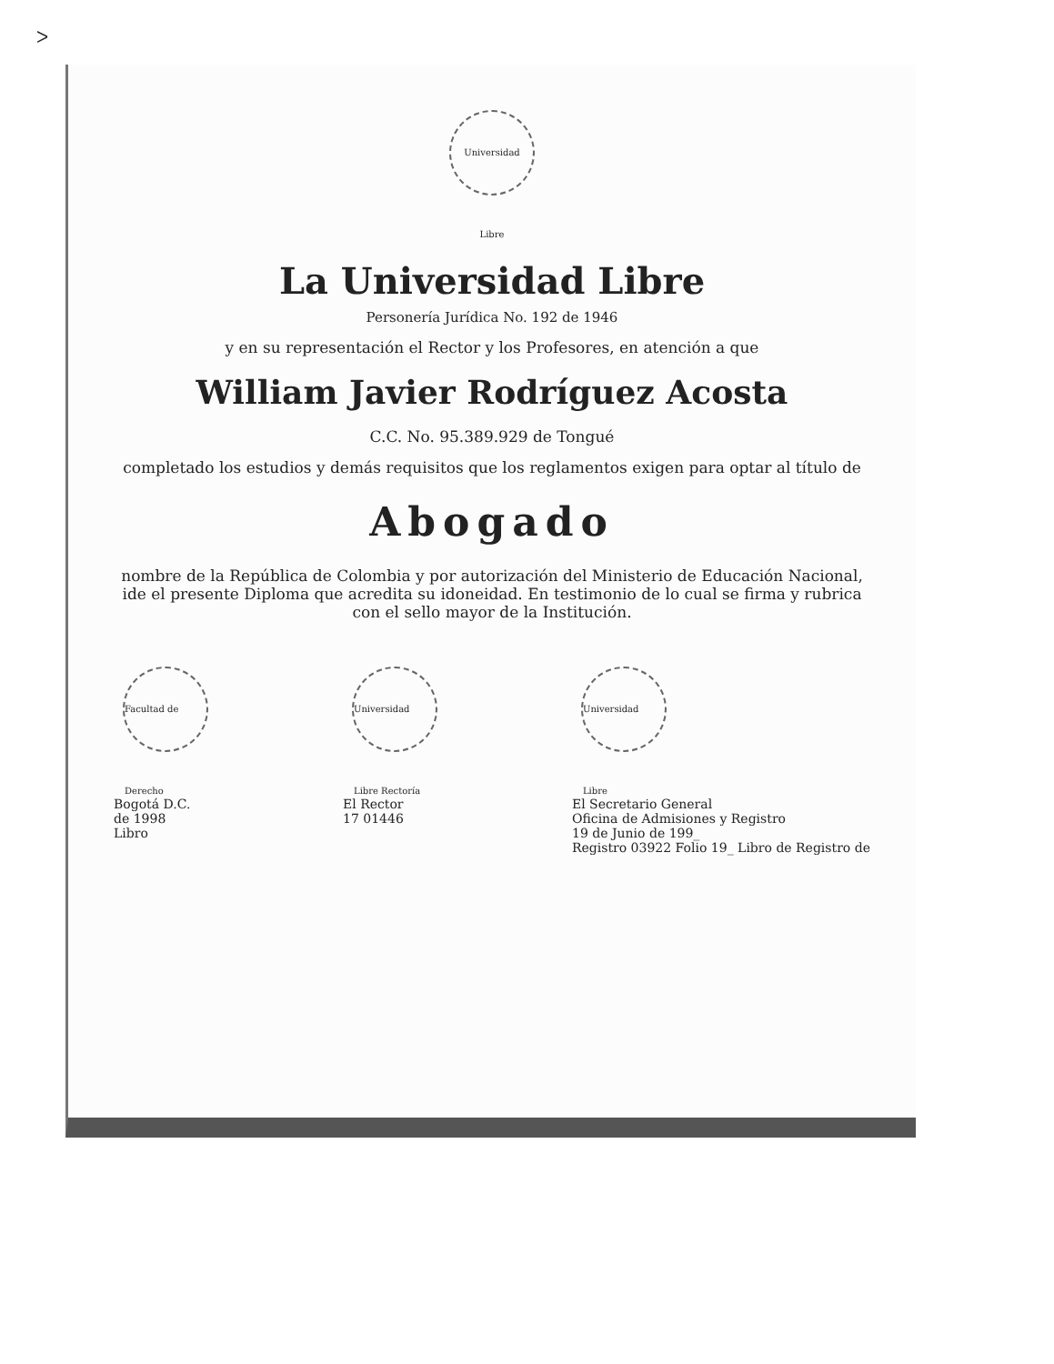ᐳ
Universidad Libre
La Universidad Libre
Personería Jurídica No. 192 de 1946
y en su representación el Rector y los Profesores, en atención a que
William Javier Rodríguez Acosta
C.C. No. 95.389.929 de Tongué
completado los estudios y demás requisitos que los reglamentos exigen para optar al título de
Abogado
nombre de la República de Colombia y por autorización del Ministerio de Educación Nacional, ide el presente Diploma que acredita su idoneidad. En testimonio de lo cual se firma y rubrica con el sello mayor de la Institución.
Facultad de Derecho
Bogotá D.C.
de 1998
Libro
Universidad Libre Rectoría
El Rector
17 01446
Universidad Libre
El Secretario General
Oficina de Admisiones y Registro
19 de Junio de 199_
Registro 03922 Folio 19_ Libro de Registro de